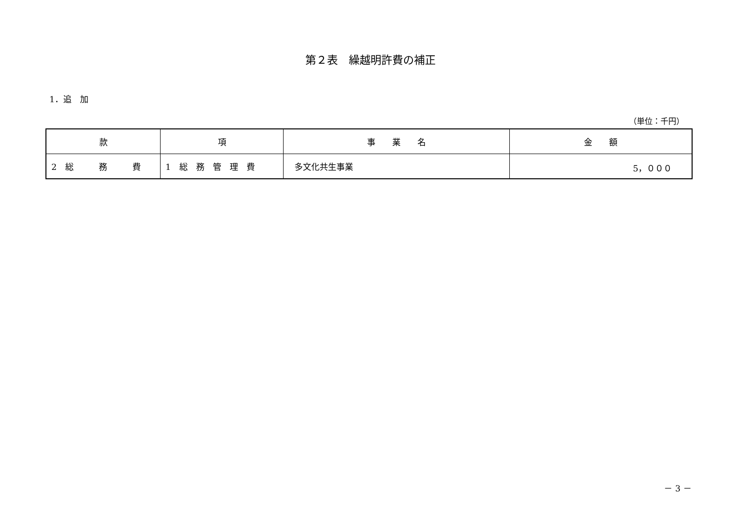第２表　繰越明許費の補正
1．追　加
（単位：千円）
| 款 | 項 | 事 業 名 | 金 額 |
| --- | --- | --- | --- |
| 2 総 務 費 | 1 総 務 管 理 費 | 多文化共生事業 | 5，０００ |
－ 3 －